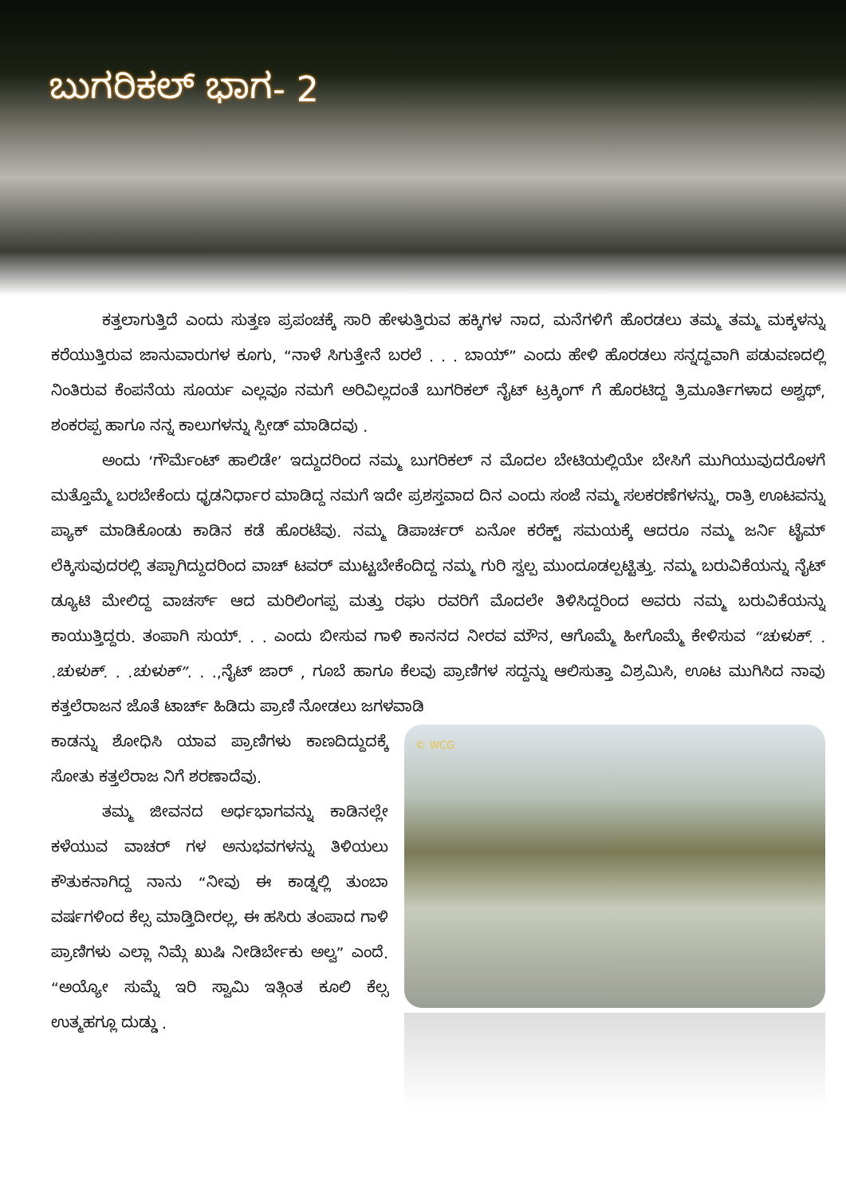ಬುಗರಿಕಲ್ ಭಾಗ- 2
ಕತ್ತಲಾಗುತ್ತಿದೆ ಎಂದು ಸುತ್ತಣ ಪ್ರಪಂಚಕ್ಕೆ ಸಾರಿ ಹೇಳುತ್ತಿರುವ ಹಕ್ಕಿಗಳ ನಾದ, ಮನೆಗಳಿಗೆ ಹೊರಡಲು ತಮ್ಮ ತಮ್ಮ ಮಕ್ಕಳನ್ನು ಕರೆಯುತ್ತಿರುವ ಜಾನುವಾರುಗಳ ಕೂಗು, “ನಾಳೆ ಸಿಗುತ್ತೇನೆ ಬರಲೆ . . . ಬಾಯ್” ಎಂದು ಹೇಳಿ ಹೊರಡಲು ಸನ್ನದ್ಧವಾಗಿ ಪಡುವಣದಲ್ಲಿ ನಿಂತಿರುವ ಕೆಂಪನೆಯ ಸೂರ್ಯ ಎಲ್ಲವೂ ನಮಗೆ ಅರಿವಿಲ್ಲದಂತೆ ಬುಗರಿಕಲ್ ನೈಟ್ ಟ್ರಕ್ಕಿಂಗ್ ಗೆ ಹೊರಟಿದ್ದ ತ್ರಿಮೂರ್ತಿಗಳಾದ ಅಶ್ವಥ್, ಶಂಕರಪ್ಪ ಹಾಗೂ ನನ್ನ ಕಾಲುಗಳನ್ನು ಸ್ಪೀಡ್ ಮಾಡಿದವು .
ಅಂದು ‘ಗೌರ್ಮೆಂಟ್ ಹಾಲಿಡೇ’ ಇದ್ದುದರಿಂದ ನಮ್ಮ ಬುಗರಿಕಲ್ ನ ಮೊದಲ ಬೇಟಿಯಲ್ಲಿಯೇ ಬೇಸಿಗೆ ಮುಗಿಯುವುದರೊಳಗೆ ಮತ್ತೊಮ್ಮೆ ಬರಬೇಕೆಂದು ಧೃಡನಿರ್ಧಾರ ಮಾಡಿದ್ದ ನಮಗೆ ಇದೇ ಪ್ರಶಸ್ತವಾದ ದಿನ ಎಂದು ಸಂಜೆ ನಮ್ಮ ಸಲಕರಣೆಗಳನ್ನು, ರಾತ್ರಿ ಊಟವನ್ನು ಪ್ಯಾಕ್ ಮಾಡಿಕೊಂಡು ಕಾಡಿನ ಕಡೆ ಹೊರಟೆವು. ನಮ್ಮ ಡಿಪಾರ್ಚರ್ ಏನೋ ಕರೆಕ್ಟ್ ಸಮಯಕ್ಕೆ ಆದರೂ ನಮ್ಮ ಜರ್ನಿ ಟೈಮ್ ಲೆಕ್ಕಿಸುವುದರಲ್ಲಿ ತಪ್ಪಾಗಿದ್ದುದರಿಂದ ವಾಚ್ ಟವರ್ ಮುಟ್ಟಬೇಕೆಂದಿದ್ದ ನಮ್ಮ ಗುರಿ ಸ್ವಲ್ಪ ಮುಂದೂಡಲ್ಪಟ್ಟಿತ್ತು. ನಮ್ಮ ಬರುವಿಕೆಯನ್ನು ನೈಟ್ ಡ್ಯೂಟಿ ಮೇಲಿದ್ದ ವಾಚರ್ಸ್ ಆದ ಮರಿಲಿಂಗಪ್ಪ ಮತ್ತು ರಘು ರವರಿಗೆ ಮೊದಲೇ ತಿಳಿಸಿದ್ದರಿಂದ ಅವರು ನಮ್ಮ ಬರುವಿಕೆಯನ್ನು ಕಾಯುತ್ತಿದ್ದರು. ತಂಪಾಗಿ ಸುಯ್. . . ಎಂದು ಬೀಸುವ ಗಾಳಿ ಕಾನನದ ನೀರವ ಮೌನ, ಆಗೊಮ್ಮೆ ಹೀಗೊಮ್ಮೆ ಕೇಳಿಸುವ “ಚುಳುಕ್. . .ಚುಳುಕ್. . .ಚುಳುಕ್”. . .,ನೈಟ್ ಜಾರ್ , ಗೂಬೆ ಹಾಗೂ ಕೆಲವು ಪ್ರಾಣಿಗಳ ಸದ್ದನ್ನು ಆಲಿಸುತ್ತಾ ವಿಶ್ರಮಿಸಿ, ಊಟ ಮುಗಿಸಿದ ನಾವು ಕತ್ತಲೆರಾಜನ ಜೊತೆ ಟಾರ್ಚ್ ಹಿಡಿದು ಪ್ರಾಣಿ ನೋಡಲು ಜಗಳವಾಡಿ
ಕಾಡನ್ನು ಶೋಧಿಸಿ ಯಾವ ಪ್ರಾಣಿಗಳು ಕಾಣದಿದ್ದುದಕ್ಕೆ ಸೋತು ಕತ್ತಲೆರಾಜ ನಿಗೆ ಶರಣಾದೆವು.
ತಮ್ಮ ಜೀವನದ ಅರ್ಧಭಾಗವನ್ನು ಕಾಡಿನಲ್ಲೇ ಕಳೆಯುವ ವಾಚರ್ ಗಳ ಅನುಭವಗಳನ್ನು ತಿಳಿಯಲು ಕೌತುಕನಾಗಿದ್ದ ನಾನು “ನೀವು ಈ ಕಾಡ್ನಲ್ಲಿ ತುಂಬಾ ವರ್ಷಗಳಿಂದ ಕೆಲ್ಸ ಮಾಡ್ತಿದೀರಲ್ಲ, ಈ ಹಸಿರು ತಂಪಾದ ಗಾಳಿ ಪ್ರಾಣಿಗಳು ಎಲ್ಲಾ ನಿಮ್ಗೆ ಖುಷಿ ನೀಡಿರ್ಬೇಕು ಅಲ್ವ” ಎಂದೆ. “ಅಯ್ಯೋ ಸುಮ್ನೆ ಇರಿ ಸ್ವಾಮಿ ಇತ್ಗಿಂತ ಕೂಲಿ ಕೆಲ್ಸ ಉತ್ಮಹಗ್ಲೂ ದುಡ್ಡು .
© WCG